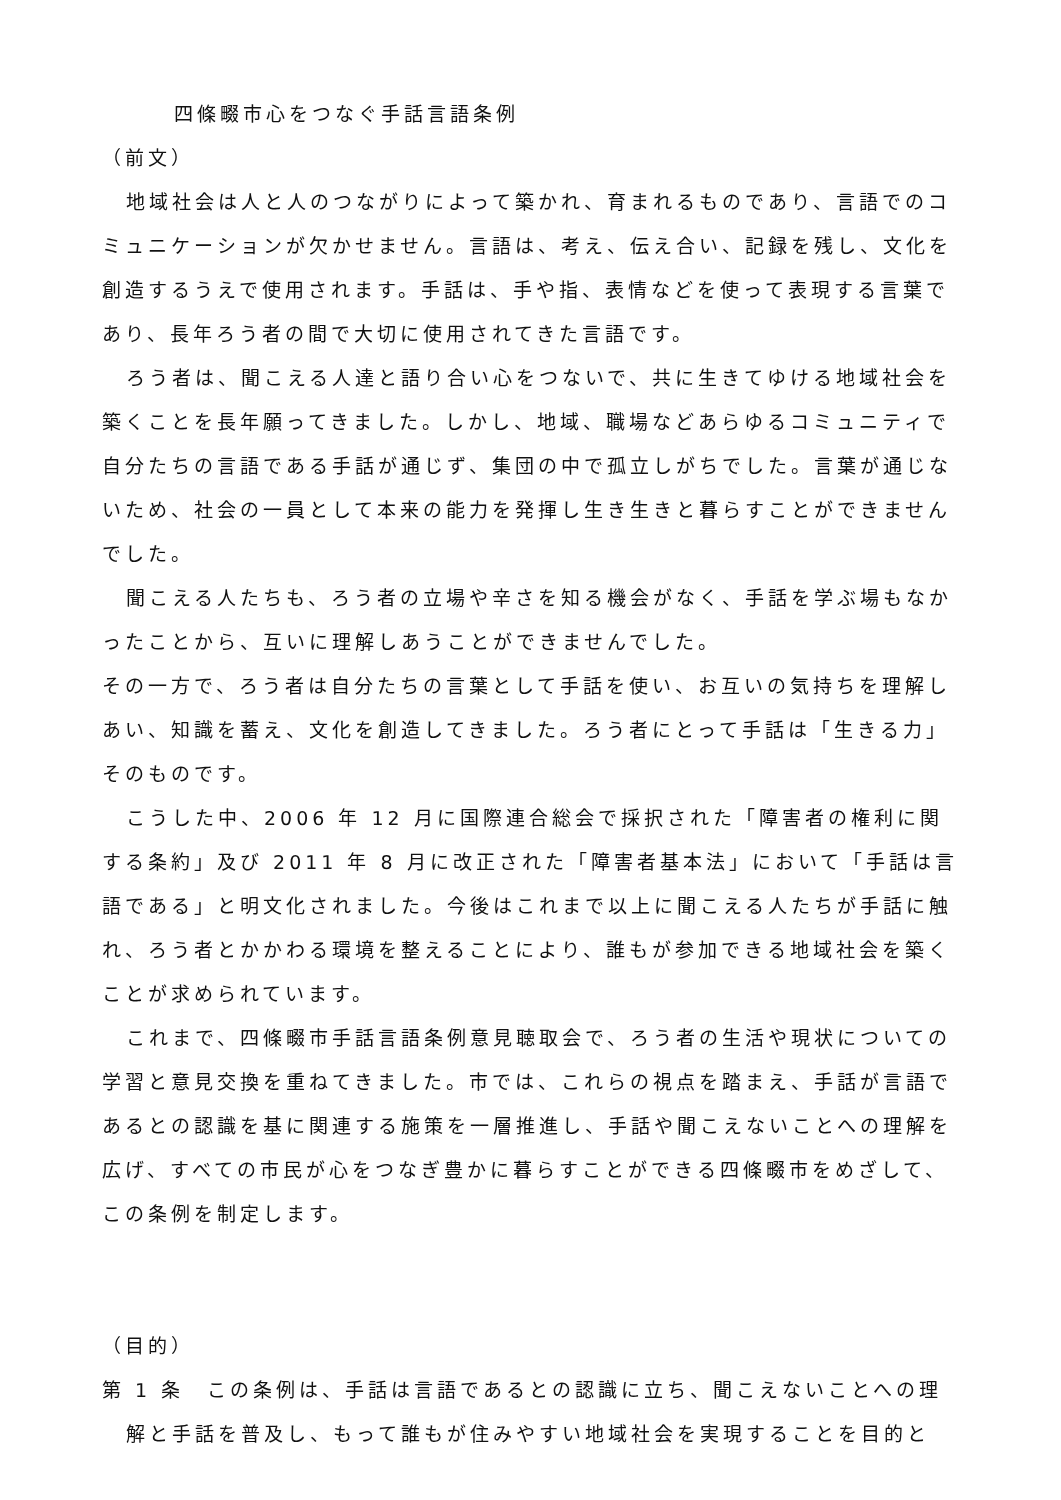四條畷市心をつなぐ手話言語条例
（前文）
地域社会は人と人のつながりによって築かれ、育まれるものであり、言語でのコミュニケーションが欠かせません。言語は、考え、伝え合い、記録を残し、文化を創造するうえで使用されます。手話は、手や指、表情などを使って表現する言葉であり、長年ろう者の間で大切に使用されてきた言語です。
ろう者は、聞こえる人達と語り合い心をつないで、共に生きてゆける地域社会を築くことを長年願ってきました。しかし、地域、職場などあらゆるコミュニティで自分たちの言語である手話が通じず、集団の中で孤立しがちでした。言葉が通じないため、社会の一員として本来の能力を発揮し生き生きと暮らすことができませんでした。
聞こえる人たちも、ろう者の立場や辛さを知る機会がなく、手話を学ぶ場もなかったことから、互いに理解しあうことができませんでした。
その一方で、ろう者は自分たちの言葉として手話を使い、お互いの気持ちを理解しあい、知識を蓄え、文化を創造してきました。ろう者にとって手話は「生きる力」そのものです。
こうした中、2006 年 12 月に国際連合総会で採択された「障害者の権利に関する条約」及び 2011 年 8 月に改正された「障害者基本法」において「手話は言語である」と明文化されました。今後はこれまで以上に聞こえる人たちが手話に触れ、ろう者とかかわる環境を整えることにより、誰もが参加できる地域社会を築くことが求められています。
これまで、四條畷市手話言語条例意見聴取会で、ろう者の生活や現状についての学習と意見交換を重ねてきました。市では、これらの視点を踏まえ、手話が言語であるとの認識を基に関連する施策を一層推進し、手話や聞こえないことへの理解を広げ、すべての市民が心をつなぎ豊かに暮らすことができる四條畷市をめざして、この条例を制定します。
（目的）
第 1 条　この条例は、手話は言語であるとの認識に立ち、聞こえないことへの理解と手話を普及し、もって誰もが住みやすい地域社会を実現することを目的と